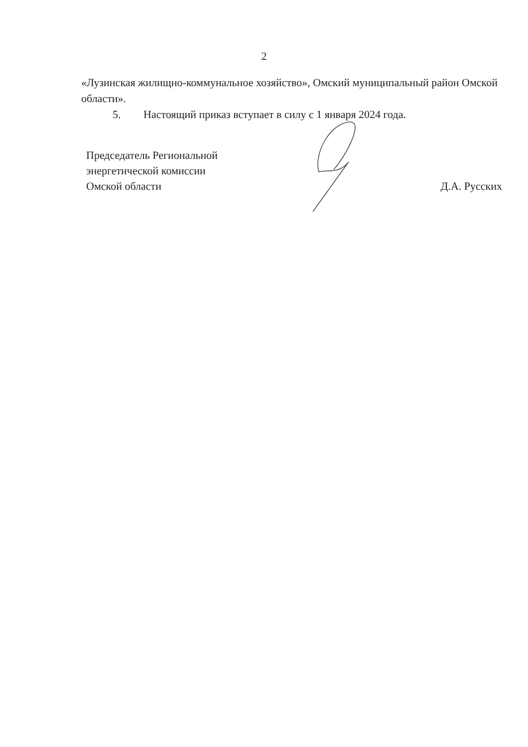2
«Лузинская жилищно-коммунальное хозяйство», Омский муниципальный район Омской области».
5. Настоящий приказ вступает в силу с 1 января 2024 года.
Председатель Региональной
энергетической комиссии
Омской области
Д.А. Русских